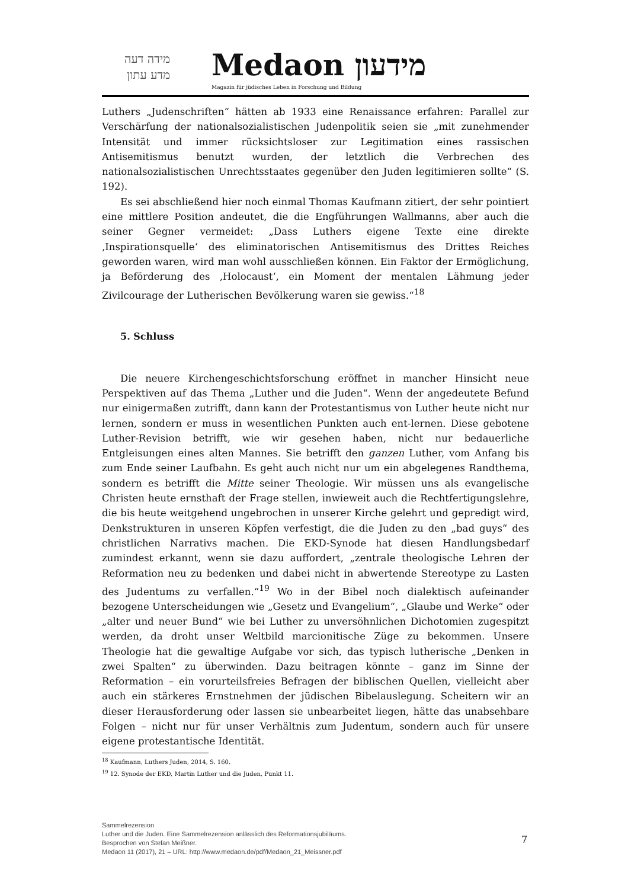מידה דעה
מדע עתון
Medaon מידעון
Magazin für jüdisches Leben in Forschung und Bildung
Luthers „Judenschriften“ hätten ab 1933 eine Renaissance erfahren: Parallel zur Verschärfung der nationalsozialistischen Judenpolitik seien sie „mit zunehmender Intensität und immer rücksichtsloser zur Legitimation eines rassischen Antisemitismus benutzt wurden, der letztlich die Verbrechen des nationalsozialistischen Unrechtsstaates gegenüber den Juden legitimieren sollte“ (S. 192).
Es sei abschließend hier noch einmal Thomas Kaufmann zitiert, der sehr pointiert eine mittlere Position andeutet, die die Engführungen Wallmanns, aber auch die seiner Gegner vermeidet: „Dass Luthers eigene Texte eine direkte ‚Inspirationsquelle‘ des eliminatorischen Antisemitismus des Drittes Reiches geworden waren, wird man wohl ausschließen können. Ein Faktor der Ermöglichung, ja Beförderung des ‚Holocaust‘, ein Moment der mentalen Lähmung jeder Zivilcourage der Lutherischen Bevölkerung waren sie gewiss.“<sup>18</sup>
5. Schluss
Die neuere Kirchengeschichtsforschung eröffnet in mancher Hinsicht neue Perspektiven auf das Thema „Luther und die Juden“. Wenn der angedeutete Befund nur einigermaßen zutrifft, dann kann der Protestantismus von Luther heute nicht nur lernen, sondern er muss in wesentlichen Punkten auch ent-lernen. Diese gebotene Luther-Revision betrifft, wie wir gesehen haben, nicht nur bedauerliche Entgleisungen eines alten Mannes. Sie betrifft den ganzen Luther, vom Anfang bis zum Ende seiner Laufbahn. Es geht auch nicht nur um ein abgelegenes Randthema, sondern es betrifft die Mitte seiner Theologie. Wir müssen uns als evangelische Christen heute ernsthaft der Frage stellen, inwieweit auch die Rechtfertigungslehre, die bis heute weitgehend ungebrochen in unserer Kirche gelehrt und gepredigt wird, Denkstrukturen in unseren Köpfen verfestigt, die die Juden zu den „bad guys“ des christlichen Narrativs machen. Die EKD-Synode hat diesen Handlungsbedarf zumindest erkannt, wenn sie dazu auffordert, „zentrale theologische Lehren der Reformation neu zu bedenken und dabei nicht in abwertende Stereotype zu Lasten des Judentums zu verfallen.“<sup>19</sup> Wo in der Bibel noch dialektisch aufeinander bezogene Unterscheidungen wie „Gesetz und Evangelium“, „Glaube und Werke“ oder „alter und neuer Bund“ wie bei Luther zu unversöhnlichen Dichotomien zugespitzt werden, da droht unser Weltbild marcionitische Züge zu bekommen. Unsere Theologie hat die gewaltige Aufgabe vor sich, das typisch lutherische „Denken in zwei Spalten“ zu überwinden. Dazu beitragen könnte – ganz im Sinne der Reformation – ein vorurteilsfreies Befragen der biblischen Quellen, vielleicht aber auch ein stärkeres Ernstnehmen der jüdischen Bibelauslegung. Scheitern wir an dieser Herausforderung oder lassen sie unbearbeitet liegen, hätte das unabsehbare Folgen – nicht nur für unser Verhältnis zum Judentum, sondern auch für unsere eigene protestantische Identität.
<sup>18</sup> Kaufmann, Luthers Juden, 2014, S. 160.
<sup>19</sup> 12. Synode der EKD, Martin Luther und die Juden, Punkt 11.
Sammelrezension
Luther und die Juden. Eine Sammelrezension anlässlich des Reformationsjubiläums.
Besprochen von Stefan Meißner.
Medaon 11 (2017), 21 – URL: http://www.medaon.de/pdf/Medaon_21_Meissner.pdf
7